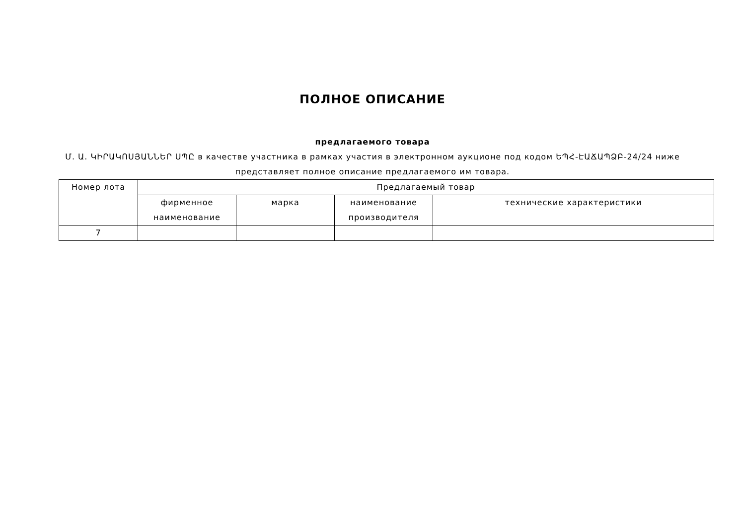ПОЛНОЕ ОПИСАНИЕ
предлагаемого товара
Մ. Ա. ԿԻՐԱԿՈՍՅԱՆՆԵՐ ՍՊԸ в качестве участника в рамках участия в электронном аукционе под кодом ԵՊՀ-ԷԱՃԱՊՁԲ-24/24 ниже представляет полное описание предлагаемого им товара.
| Номер лота | Предлагаемый товар | | | |
| --- | --- | --- | --- | --- |
| | фирменное наименование | марка | наименование производителя | технические характеристики |
| 7 | | | | |